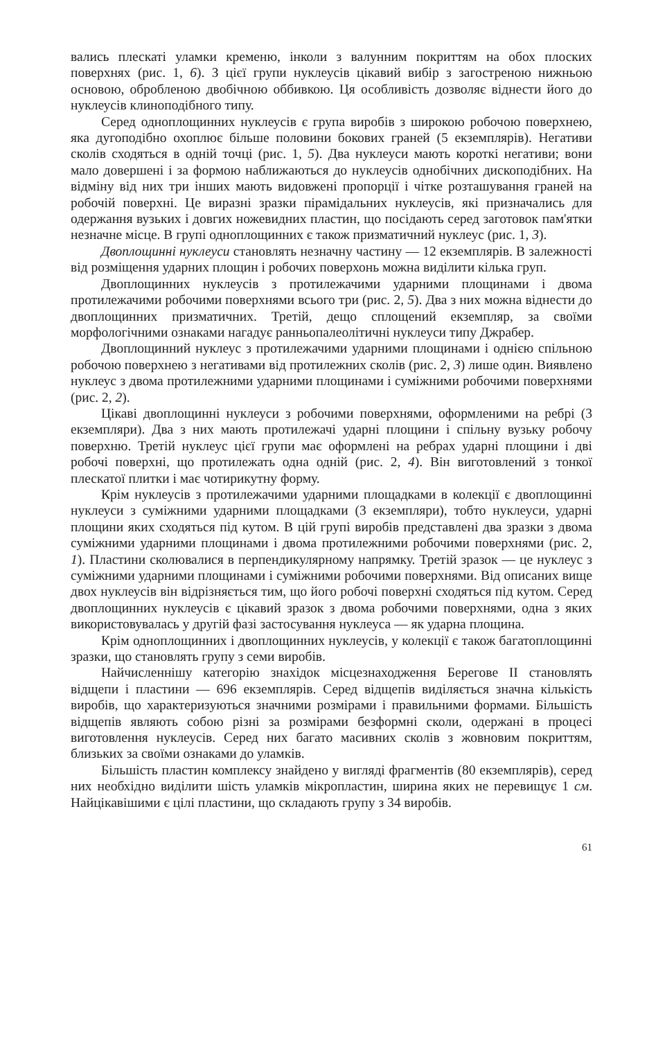вались плескаті уламки кременю, інколи з валунним покриттям на обох плоских поверхнях (рис. 1, 6). З цієї групи нуклеусів цікавий вибір з загостреною нижньою основою, обробленою двобічною оббивкою. Ця особливість дозволяє віднести його до нуклеусів клиноподібного типу.
Серед одноплощинних нуклеусів є група виробів з широкою робочою поверхнею, яка дугоподібно охоплює більше половини бокових граней (5 екземплярів). Негативи сколів сходяться в одній точці (рис. 1, 5). Два нуклеуси мають короткі негативи; вони мало довершені і за формою наближаються до нуклеусів однобічних дископодібних. На відміну від них три інших мають видовжені пропорції і чітке розташування граней на робочій поверхні. Це виразні зразки пірамідальних нуклеусів, які призначались для одержання вузьких і довгих ножевидних пластин, що посідають серед заготовок пам'ятки незначне місце. В групі одноплощинних є також призматичний нуклеус (рис. 1, 3).
Двоплощинні нуклеуси становлять незначну частину — 12 екземплярів. В залежності від розміщення ударних площин і робочих поверхонь можна виділити кілька груп.
Двоплощинних нуклеусів з протилежачими ударними площинами і двома протилежачими робочими поверхнями всього три (рис. 2, 5). Два з них можна віднести до двоплощинних призматичних. Третій, дещо сплощений екземпляр, за своїми морфологічними ознаками нагадує ранньопалеолітичні нуклеуси типу Джрабер.
Двоплощинний нуклеус з протилежачими ударними площинами і однією спільною робочою поверхнею з негативами від протилежних сколів (рис. 2, 3) лише один. Виявлено нуклеус з двома протилежними ударними площинами і суміжними робочими поверхнями (рис. 2, 2).
Цікаві двоплощинні нуклеуси з робочими поверхнями, оформленими на ребрі (3 екземпляри). Два з них мають протилежачі ударні площини і спільну вузьку робочу поверхню. Третій нуклеус цієї групи має оформлені на ребрах ударні площини і дві робочі поверхні, що протилежать одна одній (рис. 2, 4). Він виготовлений з тонкої плескатої плитки і має чотирикутну форму.
Крім нуклеусів з протилежачими ударними площадками в колекції є двоплощинні нуклеуси з суміжними ударними площадками (3 екземпляри), тобто нуклеуси, ударні площини яких сходяться під кутом. В цій групі виробів представлені два зразки з двома суміжними ударними площинами і двома протилежними робочими поверхнями (рис. 2, 1). Пластини сколювалися в перпендикулярному напрямку. Третій зразок — це нуклеус з суміжними ударними площинами і суміжними робочими поверхнями. Від описаних вище двох нуклеусів він відрізняється тим, що його робочі поверхні сходяться під кутом. Серед двоплощинних нуклеусів є цікавий зразок з двома робочими поверхнями, одна з яких використовувалась у другій фазі застосування нуклеуса — як ударна площина.
Крім одноплощинних і двоплощинних нуклеусів, у колекції є також багатоплощинні зразки, що становлять групу з семи виробів.
Найчисленнішу категорію знахідок місцезнаходження Берегове II становлять відщепи і пластини — 696 екземплярів. Серед відщепів виділяється значна кількість виробів, що характеризуються значними розмірами і правильними формами. Більшість відщепів являють собою різні за розмірами безформні сколи, одержані в процесі виготовлення нуклеусів. Серед них багато масивних сколів з жовновим покриттям, близьких за своїми ознаками до уламків.
Більшість пластин комплексу знайдено у вигляді фрагментів (80 екземплярів), серед них необхідно виділити шість уламків мікропластин, ширина яких не перевищує 1 см. Найцікавішими є цілі пластини, що складають групу з 34 виробів.
61